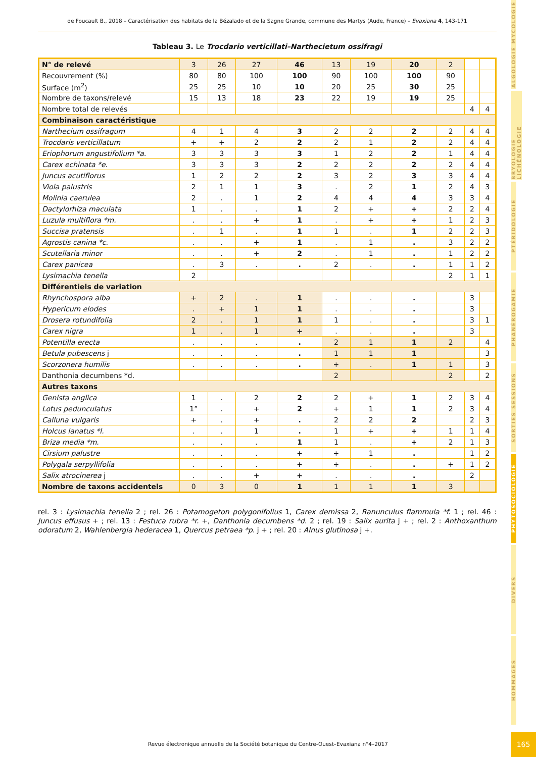de Foucault B., 2018 – Caractérisation des habitats de la Bézalado et de la Sagne Grande, commune des Martys (Aude, France) – Evaxiana 4, 143-171
Tableau 3. Le Trocdario verticillati–Narthecietum ossifragi
| N° de relevé | 3 | 26 | 27 | 46 | 13 | 19 | 20 | 2 | | |
| Recouvrement (%) | 80 | 80 | 100 | 100 | 90 | 100 | 100 | 90 | | |
| Surface (m<sup>2</sup>) | 25 | 25 | 10 | 10 | 20 | 25 | 30 | 25 | | |
| Nombre de taxons/relevé | 15 | 13 | 18 | 23 | 22 | 19 | 19 | 25 | | |
| Nombre total de relevés | | | | | | | | | 4 | 4 |
| Combinaison caractéristique | | | | | | | | | | |
| Narthecium ossifragum | 4 | 1 | 4 | 3 | 2 | 2 | 2 | 2 | 4 | 4 |
| Trocdaris verticillatum | + | + | 2 | 2 | 2 | 1 | 2 | 2 | 4 | 4 |
| Eriophorum angustifolium *a. | 3 | 3 | 3 | 3 | 1 | 2 | 2 | 1 | 4 | 4 |
| Carex echinata *e. | 3 | 3 | 3 | 2 | 2 | 2 | 2 | 2 | 4 | 4 |
| Juncus acutiflorus | 1 | 2 | 2 | 2 | 3 | 2 | 3 | 3 | 4 | 4 |
| Viola palustris | 2 | 1 | 1 | 3 | . | 2 | 1 | 2 | 4 | 3 |
| Molinia caerulea | 2 | . | 1 | 2 | 4 | 4 | 4 | 3 | 3 | 4 |
| Dactylorhiza maculata | 1 | . | . | 1 | 2 | + | + | 2 | 2 | 4 |
| Luzula multiflora *m. | . | . | + | 1 | . | + | + | 1 | 2 | 3 |
| Succisa pratensis | . | 1 | . | 1 | 1 | . | 1 | 2 | 2 | 3 |
| Agrostis canina *c. | . | . | + | 1 | . | 1 | . | 3 | 2 | 2 |
| Scutellaria minor | . | . | + | 2 | . | 1 | . | 1 | 2 | 2 |
| Carex panicea | . | 3 | . | . | 2 | . | . | 1 | 1 | 2 |
| Lysimachia tenella | 2 | | | | | | | 2 | 1 | 1 |
| Différentiels de variation | | | | | | | | | | |
| Rhynchospora alba | + | 2 | . | 1 | . | . | . | | 3 | |
| Hypericum elodes | . | + | 1 | 1 | . | . | . | | 3 | |
| Drosera rotundifolia | 2 | . | 1 | 1 | 1 | . | . | | 3 | 1 |
| Carex nigra | 1 | . | 1 | + | . | . | . | | 3 | |
| Potentilla erecta | . | . | . | . | 2 | 1 | 1 | 2 | | 4 |
| Betula pubescens j | . | . | . | . | 1 | 1 | 1 | | | 3 |
| Scorzonera humilis | . | . | . | . | + | . | 1 | 1 | | 3 |
| Danthonia decumbens *d. | | | | | 2 | | | 2 | | 2 |
| Autres taxons | | | | | | | | | | |
| Genista anglica | 1 | . | 2 | 2 | 2 | + | 1 | 2 | 3 | 4 |
| Lotus pedunculatus | 1° | . | + | 2 | + | 1 | 1 | 2 | 3 | 4 |
| Calluna vulgaris | + | . | + | . | 2 | 2 | 2 | | 2 | 3 |
| Holcus lanatus *l. | . | . | 1 | . | 1 | + | + | 1 | 1 | 4 |
| Briza media *m. | . | . | . | 1 | 1 | . | + | 2 | 1 | 3 |
| Cirsium palustre | . | . | . | + | + | 1 | . | | 1 | 2 |
| Polygala serpyllifolia | . | . | . | + | + | . | . | + | 1 | 2 |
| Salix atrocinerea j | . | . | + | + | . | . | . | | 2 | |
| Nombre de taxons accidentels | 0 | 3 | 0 | 1 | 1 | 1 | 1 | 3 | | |
rel. 3 : Lysimachia tenella 2 ; rel. 26 : Potamogeton polygonifolius 1, Carex demissa 2, Ranunculus flammula *f. 1 ; rel. 46 : Juncus effusus + ; rel. 13 : Festuca rubra *r. +, Danthonia decumbens *d. 2 ; rel. 19 : Salix aurita j + ; rel. 2 : Anthoxanthum odoratum 2, Wahlenbergia hederacea 1, Quercus petraea *p. j + ; rel. 20 : Alnus glutinosa j +.
Revue électronique annuelle de la Société botanique du Centre-Ouest–Evaxiana n°4–2017
ALGOLOGIE MYCOLOGIE
BRYOLOGIE LICHÉNOLOGIE
PTÉRIDOLOGIE
PHANÉROGAMIE
SORTIES SESSIONS
PHYTOSOCIOLOGIE
DIVERS
HOMMAGES
165